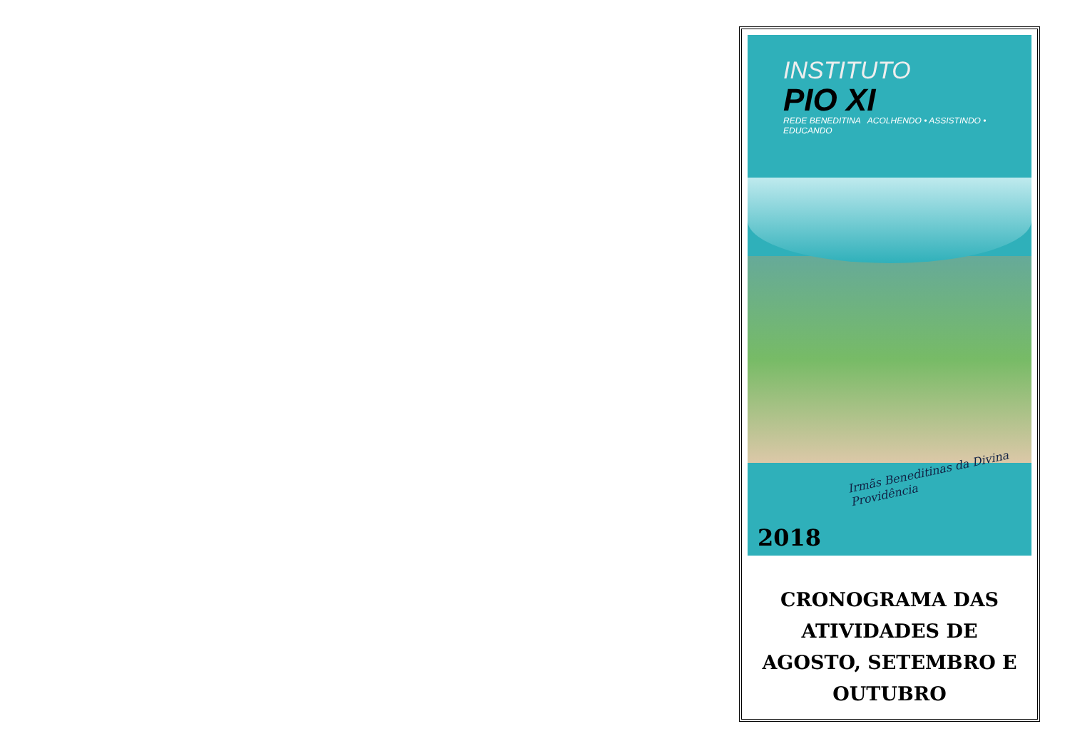INSTITUTO
PIO XI
REDE BENEDITINA ACOLHENDO • ASSISTINDO • EDUCANDO
Irmãs Beneditinas da Divina Providência
2018
CRONOGRAMA DAS ATIVIDADES DE AGOSTO, SETEMBRO E OUTUBRO